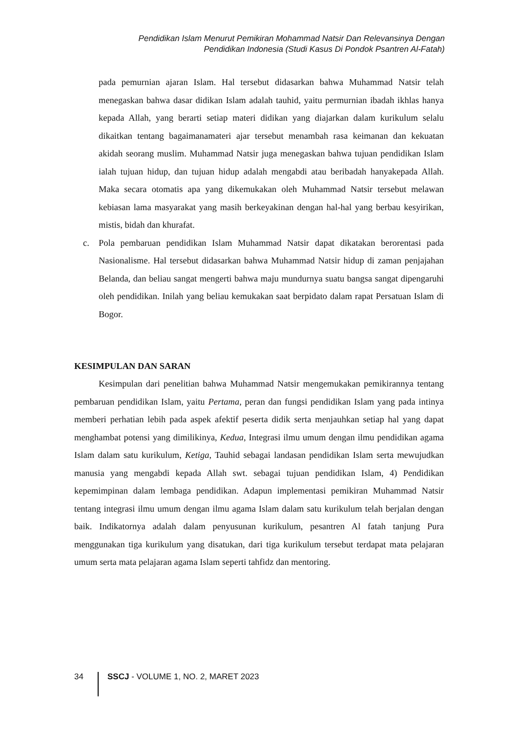Pendidikan Islam Menurut Pemikiran Mohammad Natsir Dan Relevansinya Dengan
Pendidikan Indonesia (Studi Kasus Di Pondok Psantren Al-Fatah)
pada pemurnian ajaran Islam. Hal tersebut didasarkan bahwa Muhammad Natsir telah menegaskan bahwa dasar didikan Islam adalah tauhid, yaitu permurnian ibadah ikhlas hanya kepada Allah, yang berarti setiap materi didikan yang diajarkan dalam kurikulum selalu dikaitkan tentang bagaimanamateri ajar tersebut menambah rasa keimanan dan kekuatan akidah seorang muslim. Muhammad Natsir juga menegaskan bahwa tujuan pendidikan Islam ialah tujuan hidup, dan tujuan hidup adalah mengabdi atau beribadah hanyakepada Allah. Maka secara otomatis apa yang dikemukakan oleh Muhammad Natsir tersebut melawan kebiasan lama masyarakat yang masih berkeyakinan dengan hal-hal yang berbau kesyirikan, mistis, bidah dan khurafat.
c. Pola pembaruan pendidikan Islam Muhammad Natsir dapat dikatakan berorentasi pada Nasionalisme. Hal tersebut didasarkan bahwa Muhammad Natsir hidup di zaman penjajahan Belanda, dan beliau sangat mengerti bahwa maju mundurnya suatu bangsa sangat dipengaruhi oleh pendidikan. Inilah yang beliau kemukakan saat berpidato dalam rapat Persatuan Islam di Bogor.
KESIMPULAN DAN SARAN
Kesimpulan dari penelitian bahwa Muhammad Natsir mengemukakan pemikirannya tentang pembaruan pendidikan Islam, yaitu Pertama, peran dan fungsi pendidikan Islam yang pada intinya memberi perhatian lebih pada aspek afektif peserta didik serta menjauhkan setiap hal yang dapat menghambat potensi yang dimilikinya, Kedua, Integrasi ilmu umum dengan ilmu pendidikan agama Islam dalam satu kurikulum, Ketiga, Tauhid sebagai landasan pendidikan Islam serta mewujudkan manusia yang mengabdi kepada Allah swt. sebagai tujuan pendidikan Islam, 4) Pendidikan kepemimpinan dalam lembaga pendidikan. Adapun implementasi pemikiran Muhammad Natsir tentang integrasi ilmu umum dengan ilmu agama Islam dalam satu kurikulum telah berjalan dengan baik. Indikatornya adalah dalam penyusunan kurikulum, pesantren Al fatah tanjung Pura menggunakan tiga kurikulum yang disatukan, dari tiga kurikulum tersebut terdapat mata pelajaran umum serta mata pelajaran agama Islam seperti tahfidz dan mentoring.
34 SSCJ - VOLUME 1, NO. 2, MARET 2023